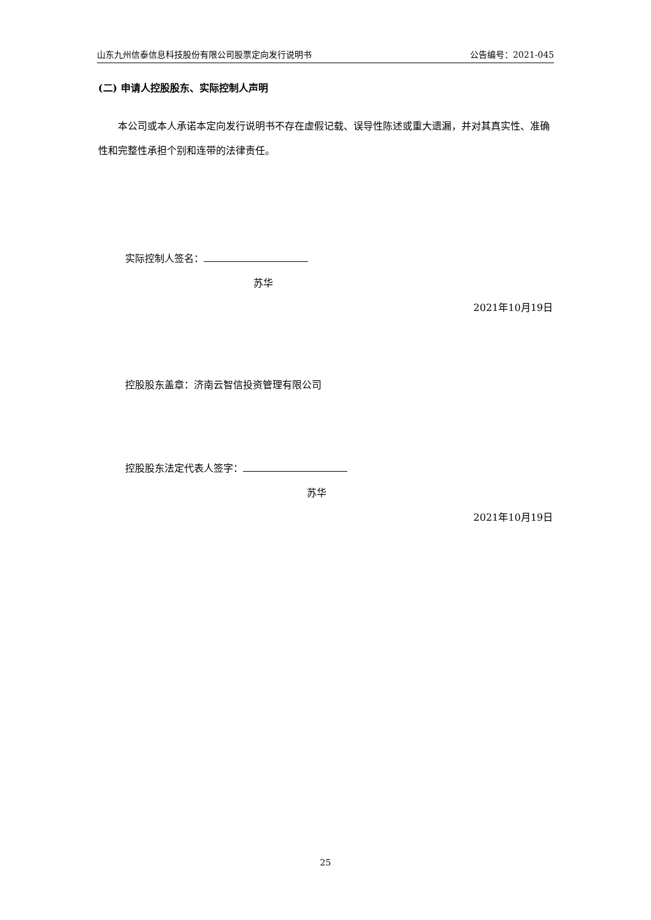山东九州信泰信息科技股份有限公司股票定向发行说明书 公告编号：2021-045
(二) 申请人控股股东、实际控制人声明
本公司或本人承诺本定向发行说明书不存在虚假记载、误导性陈述或重大遗漏，并对其真实性、准确性和完整性承担个别和连带的法律责任。
实际控制人签名：
苏华
2021年10月19日
控股股东盖章：济南云智信投资管理有限公司
控股股东法定代表人签字：
苏华
2021年10月19日
25